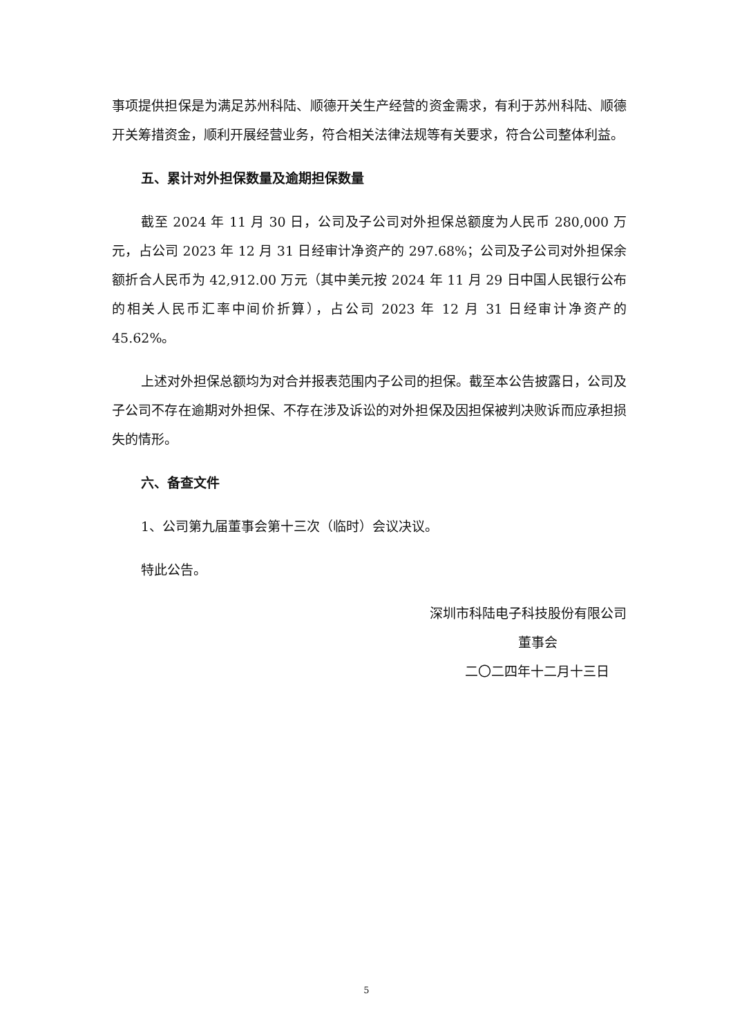事项提供担保是为满足苏州科陆、顺德开关生产经营的资金需求，有利于苏州科陆、顺德开关筹措资金，顺利开展经营业务，符合相关法律法规等有关要求，符合公司整体利益。
五、累计对外担保数量及逾期担保数量
截至 2024 年 11 月 30 日，公司及子公司对外担保总额度为人民币 280,000 万元，占公司 2023 年 12 月 31 日经审计净资产的 297.68%；公司及子公司对外担保余额折合人民币为 42,912.00 万元（其中美元按 2024 年 11 月 29 日中国人民银行公布的相关人民币汇率中间价折算），占公司 2023 年 12 月 31 日经审计净资产的 45.62%。
上述对外担保总额均为对合并报表范围内子公司的担保。截至本公告披露日，公司及子公司不存在逾期对外担保、不存在涉及诉讼的对外担保及因担保被判决败诉而应承担损失的情形。
六、备查文件
1、公司第九届董事会第十三次（临时）会议决议。
特此公告。
深圳市科陆电子科技股份有限公司
董事会
二〇二四年十二月十三日
5